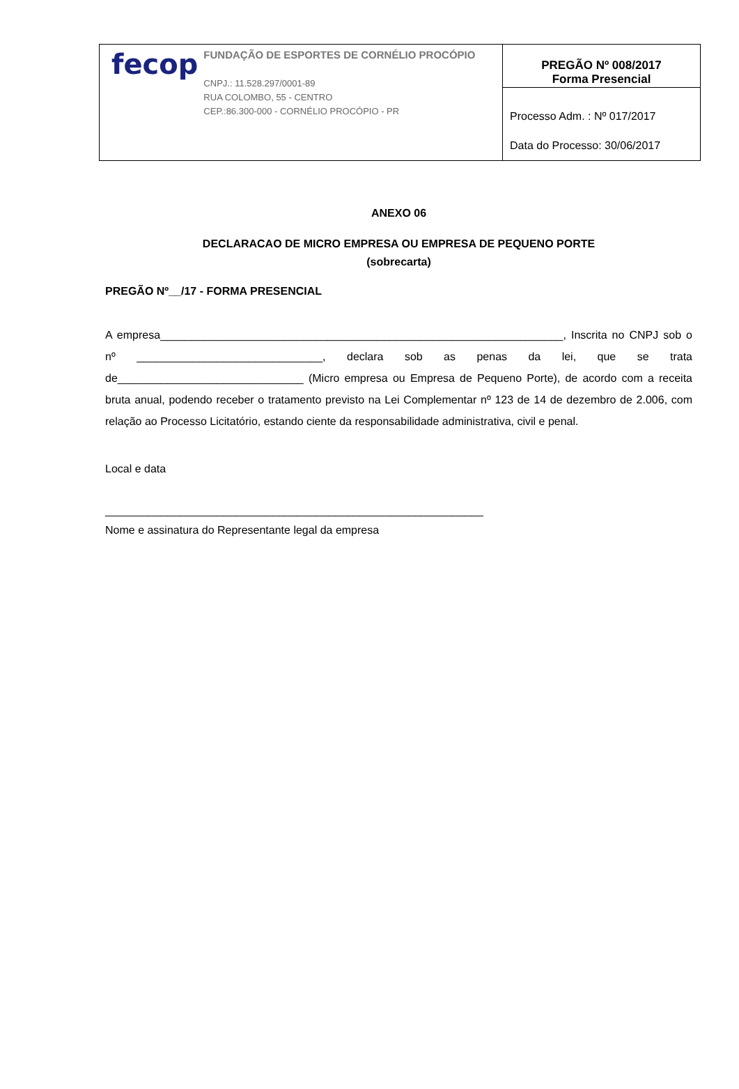| fecop FUNDAÇÃO DE ESPORTES DE CORNÉLIO PROCÓPIO CNPJ.: 11.528.297/0001-89 RUA COLOMBO, 55 - CENTRO CEP.:86.300-000 - CORNÉLIO PROCÓPIO - PR | PREGÃO Nº 008/2017 Forma Presencial |
| | Processo Adm. : Nº 017/2017 Data do Processo: 30/06/2017 |
ANEXO 06
DECLARACAO DE MICRO EMPRESA OU EMPRESA DE PEQUENO PORTE
(sobrecarta)
PREGÃO Nº__/17 - FORMA PRESENCIAL
A empresa_________________________________________________________________, Inscrita no CNPJ sob o nº ______________________________, declara sob as penas da lei, que se trata de______________________________ (Micro empresa ou Empresa de Pequeno Porte), de acordo com a receita bruta anual, podendo receber o tratamento previsto na Lei Complementar nº 123 de 14 de dezembro de 2.006, com relação ao Processo Licitatório, estando ciente da responsabilidade administrativa, civil e penal.
Local e data
_____________________________________________________________
Nome e assinatura do Representante legal da empresa